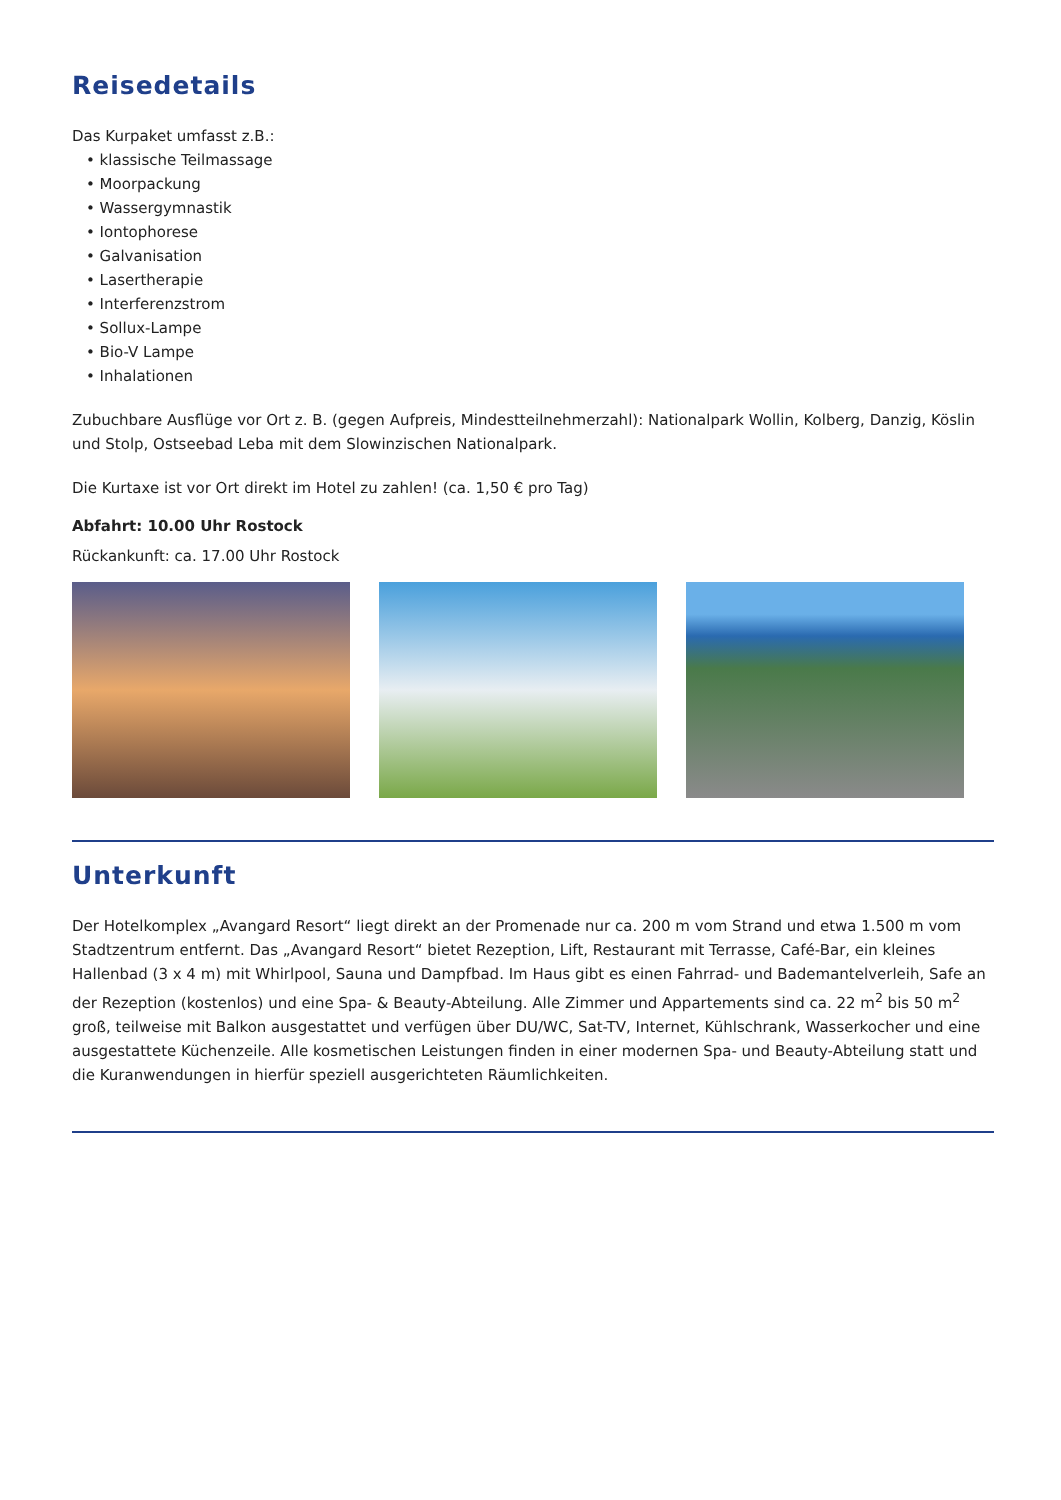Reisedetails
Das Kurpaket umfasst z.B.:
• klassische Teilmassage
• Moorpackung
• Wassergymnastik
• Iontophorese
• Galvanisation
• Lasertherapie
• Interferenzstrom
• Sollux-Lampe
• Bio-V Lampe
• Inhalationen
Zubuchbare Ausflüge vor Ort z. B. (gegen Aufpreis, Mindestteilnehmerzahl): Nationalpark Wollin, Kolberg, Danzig, Köslin und Stolp, Ostseebad Leba mit dem Slowinzischen Nationalpark.
Die Kurtaxe ist vor Ort direkt im Hotel zu zahlen! (ca. 1,50 € pro Tag)
Abfahrt: 10.00 Uhr Rostock
Rückankunft: ca. 17.00 Uhr Rostock
Unterkunft
Der Hotelkomplex „Avangard Resort“ liegt direkt an der Promenade nur ca. 200 m vom Strand und etwa 1.500 m vom Stadtzentrum entfernt. Das „Avangard Resort“ bietet Rezeption, Lift, Restaurant mit Terrasse, Café-Bar, ein kleines Hallenbad (3 x 4 m) mit Whirlpool, Sauna und Dampfbad. Im Haus gibt es einen Fahrrad- und Bademantelverleih, Safe an der Rezeption (kostenlos) und eine Spa- & Beauty-Abteilung. Alle Zimmer und Appartements sind ca. 22 m<sup>2</sup> bis 50 m<sup>2</sup> groß, teilweise mit Balkon ausgestattet und verfügen über DU/WC, Sat-TV, Internet, Kühlschrank, Wasserkocher und eine ausgestattete Küchenzeile. Alle kosmetischen Leistungen finden in einer modernen Spa- und Beauty-Abteilung statt und die Kuranwendungen in hierfür speziell ausgerichteten Räumlichkeiten.